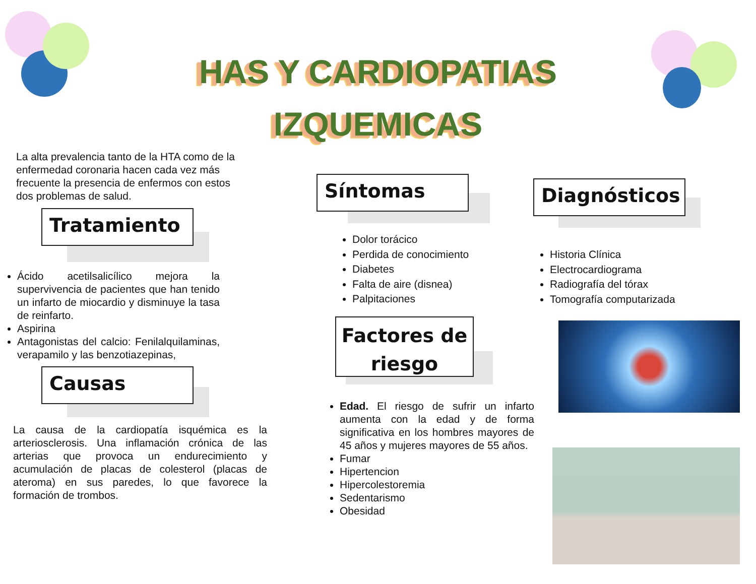HAS Y CARDIOPATIAS
IZQUEMICAS
La alta prevalencia tanto de la HTA como de la enfermedad coronaria hacen cada vez más frecuente la presencia de enfermos con estos dos problemas de salud.
Tratamiento
Ácido acetilsalicílico mejora la supervivencia de pacientes que han tenido un infarto de miocardio y disminuye la tasa de reinfarto.
Aspirina
Antagonistas del calcio: Fenilalquilaminas, verapamilo y las benzotiazepinas,
Causas
La causa de la cardiopatía isquémica es la arteriosclerosis. Una inflamación crónica de las arterias que provoca un endurecimiento y acumulación de placas de colesterol (placas de ateroma) en sus paredes, lo que favorece la formación de trombos.
Síntomas
Dolor torácico
Perdida de conocimiento
Diabetes
Falta de aire (disnea)
Palpitaciones
Factores de riesgo
Edad. El riesgo de sufrir un infarto aumenta con la edad y de forma significativa en los hombres mayores de 45 años y mujeres mayores de 55 años.
Fumar
Hipertencion
Hipercolestoremia
Sedentarismo
Obesidad
Diagnósticos
Historia Clínica
Electrocardiograma
Radiografía del tórax
Tomografía computarizada